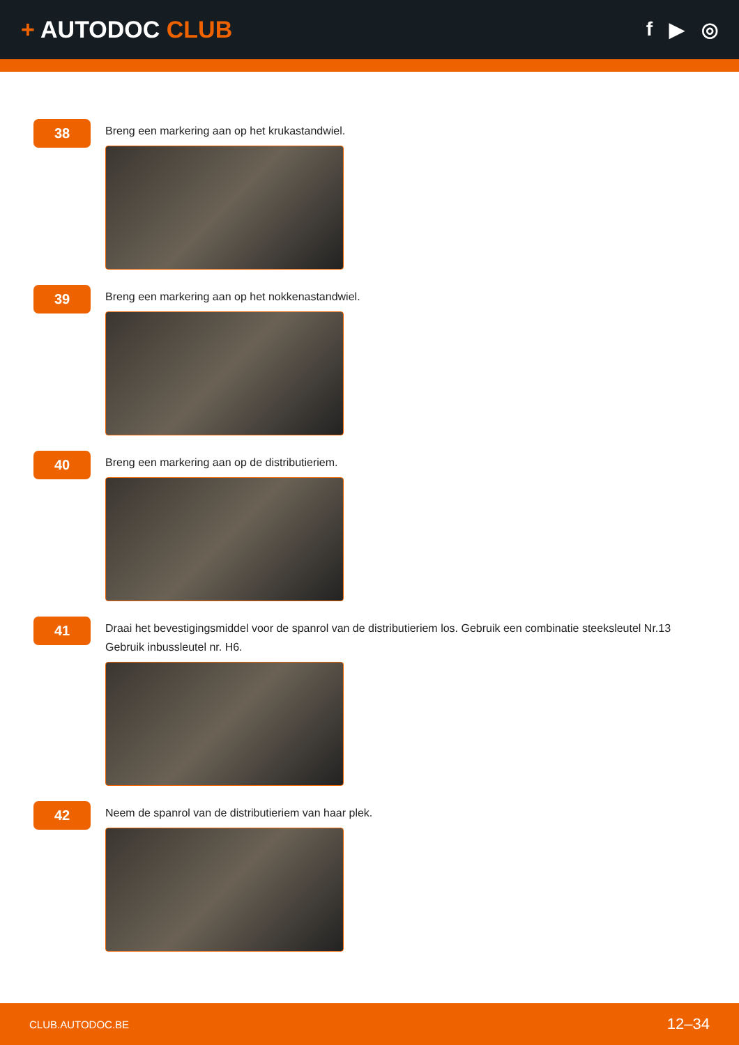+ AUTODOC CLUB
f ▶ ◎
38
Breng een markering aan op het krukastandwiel.
39
Breng een markering aan op het nokkenastandwiel.
40
Breng een markering aan op de distributieriem.
41
Draai het bevestigingsmiddel voor de spanrol van de distributieriem los. Gebruik een combinatie steeksleutel Nr.13 Gebruik inbussleutel nr. H6.
42
Neem de spanrol van de distributieriem van haar plek.
CLUB.AUTODOC.BE 12–34